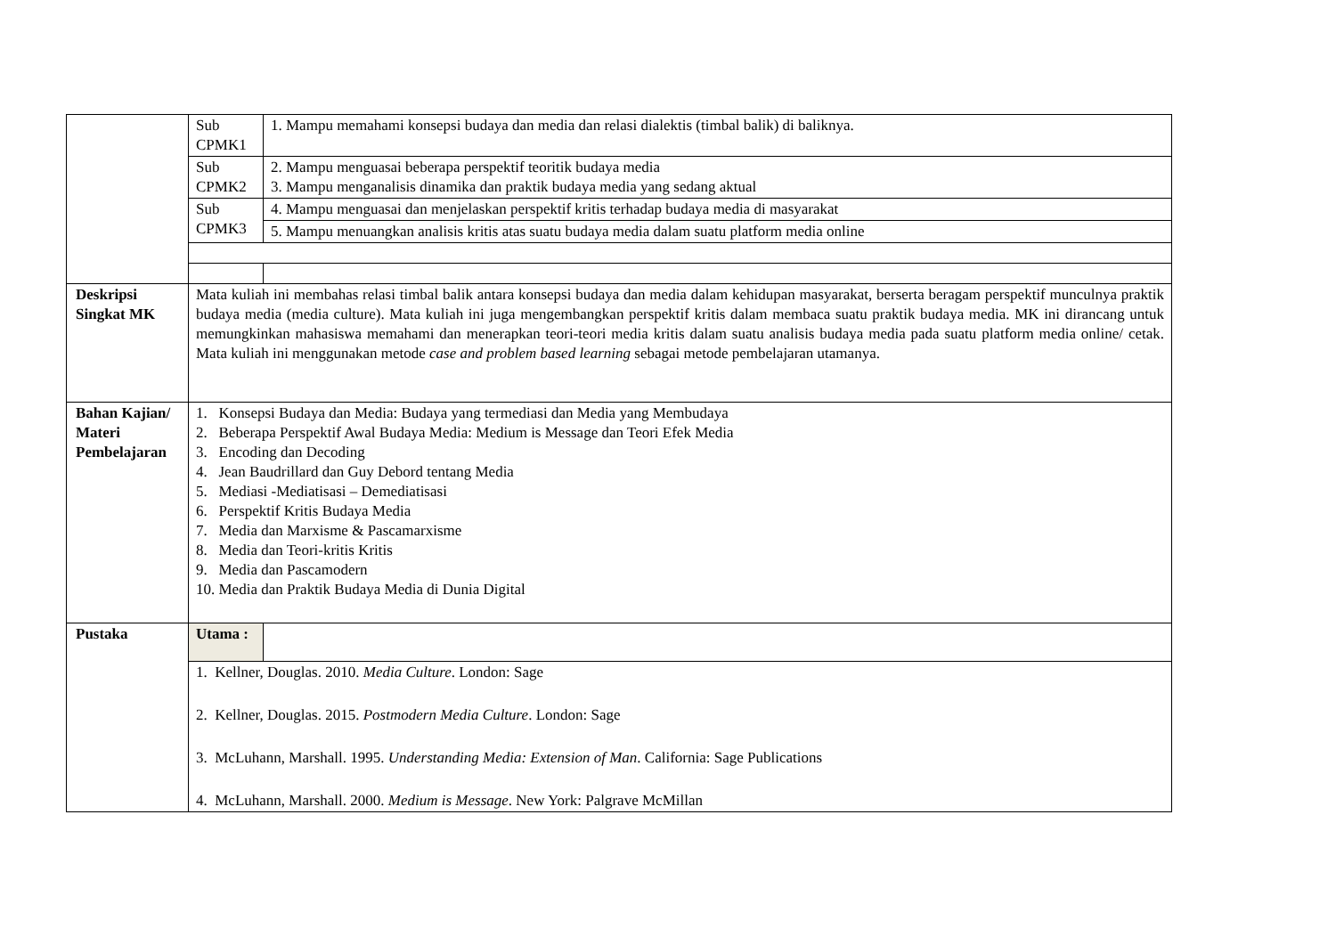| | Sub CPMK1 | 1. Mampu memahami konsepsi budaya dan media dan relasi dialektis (timbal balik) di baliknya. |
| | Sub CPMK2 | 2. Mampu menguasai beberapa perspektif teoritik budaya media 3. Mampu menganalisis dinamika dan praktik budaya media yang sedang aktual |
| | Sub CPMK3 | 4. Mampu menguasai dan menjelaskan perspektif kritis terhadap budaya media di masyarakat |
| | | 5. Mampu menuangkan analisis kritis atas suatu budaya media dalam suatu platform media online |
| Deskripsi Singkat MK | Mata kuliah ini membahas relasi timbal balik antara konsepsi budaya dan media dalam kehidupan masyarakat, berserta beragam perspektif munculnya praktik budaya media (media culture). Mata kuliah ini juga mengembangkan perspektif kritis dalam membaca suatu praktik budaya media. MK ini dirancang untuk memungkinkan mahasiswa memahami dan menerapkan teori-teori media kritis dalam suatu analisis budaya media pada suatu platform media online/ cetak. Mata kuliah ini menggunakan metode case and problem based learning sebagai metode pembelajaran utamanya. | |
| Bahan Kajian/ Materi Pembelajaran | 1. Konsepsi Budaya dan Media: Budaya yang termediasi dan Media yang Membudaya 2. Beberapa Perspektif Awal Budaya Media: Medium is Message dan Teori Efek Media 3. Encoding dan Decoding 4. Jean Baudrillard dan Guy Debord tentang Media 5. Mediasi -Mediatisasi – Demediatisasi 6. Perspektif Kritis Budaya Media 7. Media dan Marxisme & Pascamarxisme 8. Media dan Teori-kritis Kritis 9. Media dan Pascamodern 10. Media dan Praktik Budaya Media di Dunia Digital | |
| Pustaka | Utama : | |
| | 1. Kellner, Douglas. 2010. Media Culture . London: Sage 2. Kellner, Douglas. 2015. Postmodern Media Culture . London: Sage 3. McLuhann, Marshall. 1995. Understanding Media: Extension of Man . California: Sage Publications 4. McLuhann, Marshall. 2000. Medium is Message . New York: Palgrave McMillan | |